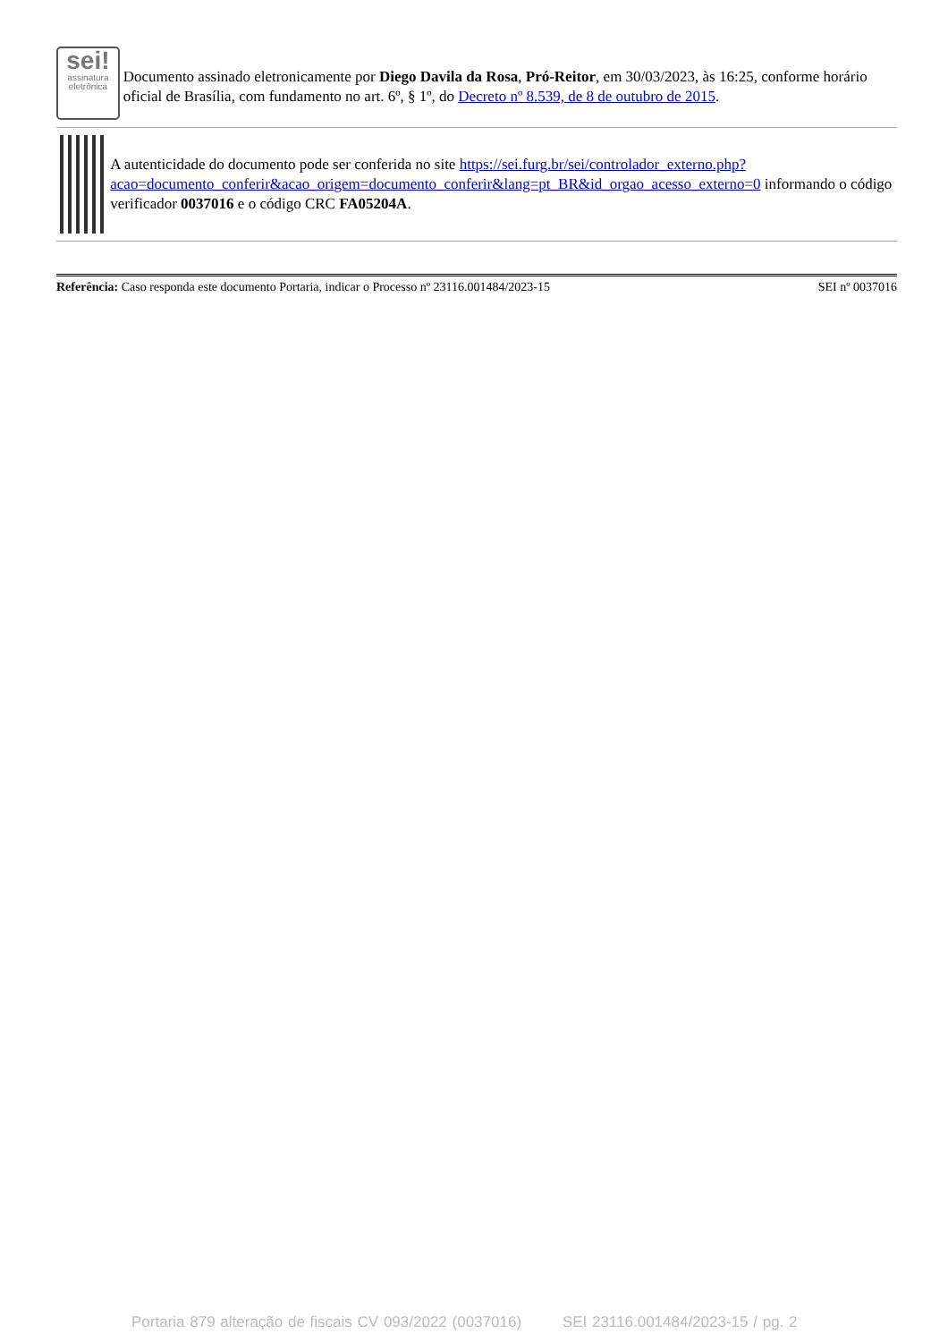sei!
assinatura eletrônica
Documento assinado eletronicamente por Diego Davila da Rosa, Pró-Reitor, em 30/03/2023, às 16:25, conforme horário oficial de Brasília, com fundamento no art. 6º, § 1º, do Decreto nº 8.539, de 8 de outubro de 2015.
A autenticidade do documento pode ser conferida no site https://sei.furg.br/sei/controlador_externo.php?acao=documento_conferir&acao_origem=documento_conferir&lang=pt_BR&id_orgao_acesso_externo=0 informando o código verificador 0037016 e o código CRC FA05204A.
Referência: Caso responda este documento Portaria, indicar o Processo nº 23116.001484/2023-15 SEI nº 0037016
Portaria 879 alteração de fiscais CV 093/2022 (0037016) SEI 23116.001484/2023-15 / pg. 2